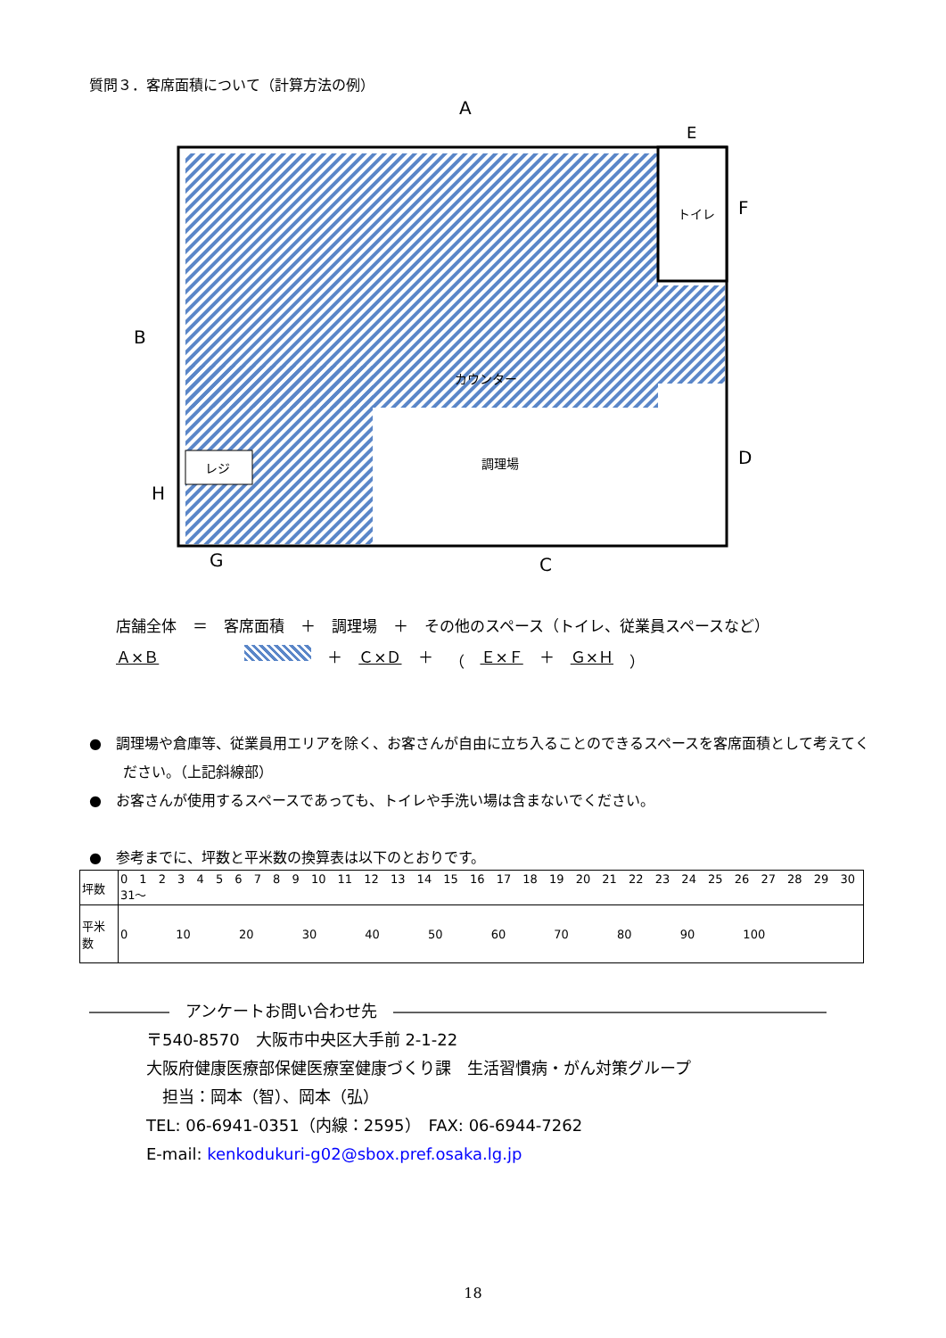質問３．客席面積について（計算方法の例）
トイレ
カウンター
調理場
レジ
A
E
B
F
D
H
G
C
店舗全体 ＝ 客席面積 ＋ 調理場 ＋ その他のスペース（トイレ、従業員スペースなど）
Ａ×Ｂ ＋ Ｃ×Ｄ ＋ （ Ｅ×Ｆ ＋ Ｇ×Ｈ ）
●　調理場や倉庫等、従業員用エリアを除く、お客さんが自由に立ち入ることのできるスペースを客席面積として考えてください。（上記斜線部）
●　お客さんが使用するスペースであっても、トイレや手洗い場は含まないでください。
●　参考までに、坪数と平米数の換算表は以下のとおりです。
| 坪数 | 0 1 2 3 4 5 6 7 8 9 10 11 12 13 14 15 16 17 18 19 20 21 22 23 24 25 26 27 28 29 30 31～ |
| 平米数 | 0 10 20 30 40 50 60 70 80 90 100 |
―――――　アンケートお問い合わせ先　―――――――――――――――――――――――――――
〒540-8570　大阪市中央区大手前 2-1-22
大阪府健康医療部保健医療室健康づくり課　生活習慣病・がん対策グループ
　担当：岡本（智）、岡本（弘）
TEL: 06-6941-0351（内線：2595）　FAX: 06-6944-7262
E-mail: kenkodukuri-g02@sbox.pref.osaka.lg.jp
18